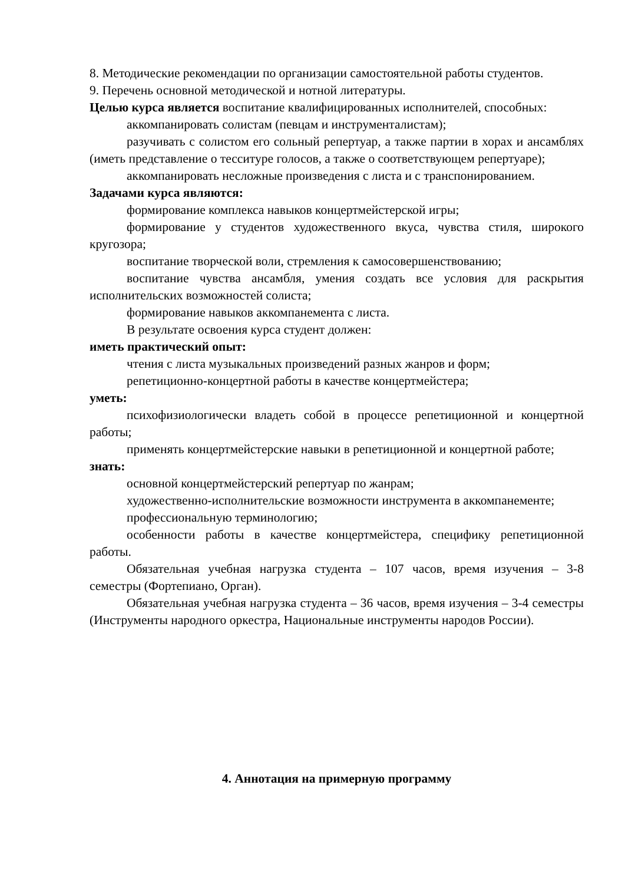8. Методические рекомендации по организации самостоятельной работы студентов.
9. Перечень основной методической и нотной литературы.
Целью курса является воспитание квалифицированных исполнителей, способных:
аккомпанировать солистам (певцам и инструменталистам);
разучивать с солистом его сольный репертуар, а также партии в хорах и ансамблях (иметь представление о тесситуре голосов, а также о соответствующем репертуаре);
аккомпанировать несложные произведения с листа и с транспонированием.
Задачами курса являются:
формирование комплекса навыков концертмейстерской игры;
формирование у студентов художественного вкуса, чувства стиля, широкого кругозора;
воспитание творческой воли, стремления к самосовершенствованию;
воспитание чувства ансамбля, умения создать все условия для раскрытия исполнительских возможностей солиста;
формирование навыков аккомпанемента с листа.
В результате освоения курса студент должен:
иметь практический опыт:
чтения с листа музыкальных произведений разных жанров и форм;
репетиционно-концертной работы в качестве концертмейстера;
уметь:
психофизиологически владеть собой в процессе репетиционной и концертной работы;
применять концертмейстерские навыки в репетиционной и концертной работе;
знать:
основной концертмейстерский репертуар по жанрам;
художественно-исполнительские возможности инструмента в аккомпанементе;
профессиональную терминологию;
особенности работы в качестве концертмейстера, специфику репетиционной работы.
Обязательная учебная нагрузка студента – 107 часов, время изучения – 3-8 семестры (Фортепиано, Орган).
Обязательная учебная нагрузка студента – 36 часов, время изучения – 3-4 семестры (Инструменты народного оркестра, Национальные инструменты народов России).
4. Аннотация на примерную программу